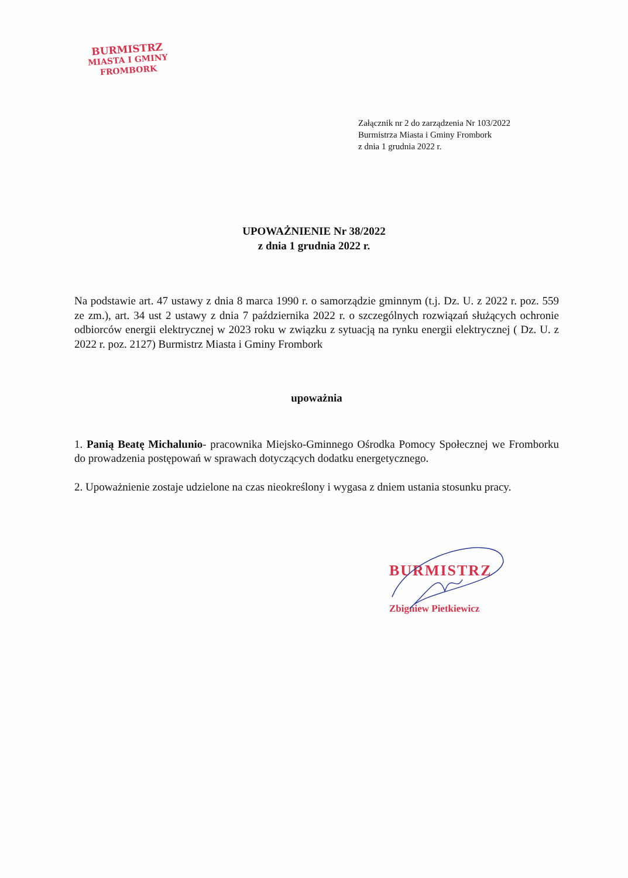BURMISTRZ
MIASTA I GMINY
FROMBORK
Załącznik nr 2 do zarządzenia Nr 103/2022
Burmistrza Miasta i Gminy Frombork
z dnia 1 grudnia 2022 r.
UPOWAŻNIENIE Nr 38/2022
z dnia 1 grudnia 2022 r.
Na podstawie art. 47 ustawy z dnia 8 marca 1990 r. o samorządzie gminnym (t.j. Dz. U. z 2022 r. poz. 559 ze zm.), art. 34 ust 2 ustawy z dnia 7 października 2022 r. o szczególnych rozwiązań służących ochronie odbiorców energii elektrycznej w 2023 roku w związku z sytuacją na rynku energii elektrycznej ( Dz. U. z 2022 r. poz. 2127) Burmistrz Miasta i Gminy Frombork
upoważnia
1. Panią Beatę Michalunio- pracownika Miejsko-Gminnego Ośrodka Pomocy Społecznej we Fromborku do prowadzenia postępowań w sprawach dotyczących dodatku energetycznego.
2. Upoważnienie zostaje udzielone na czas nieokreślony i wygasa z dniem ustania stosunku pracy.
BURMISTRZ
Zbigniew Pietkiewicz